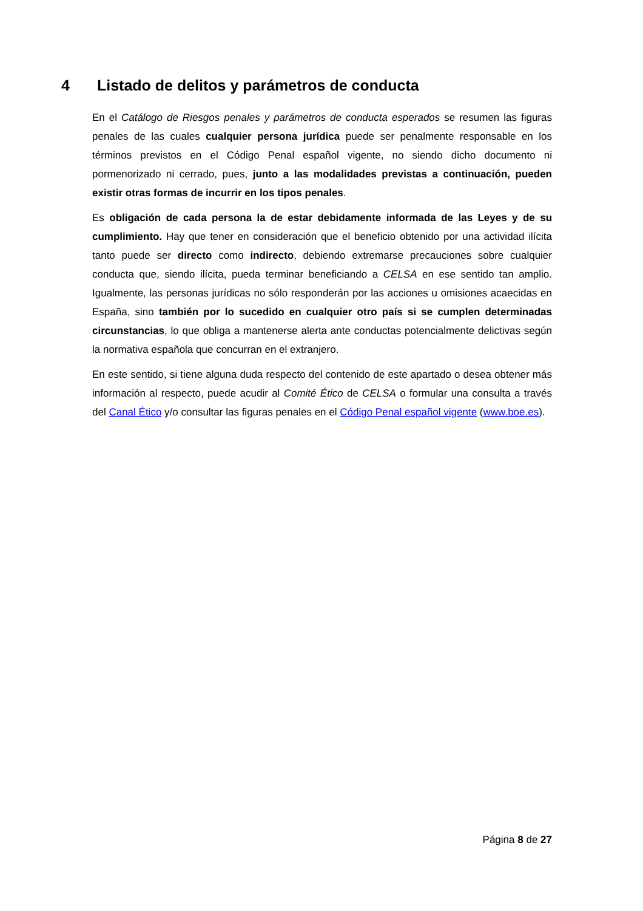4 Listado de delitos y parámetros de conducta
En el Catálogo de Riesgos penales y parámetros de conducta esperados se resumen las figuras penales de las cuales cualquier persona jurídica puede ser penalmente responsable en los términos previstos en el Código Penal español vigente, no siendo dicho documento ni pormenorizado ni cerrado, pues, junto a las modalidades previstas a continuación, pueden existir otras formas de incurrir en los tipos penales.
Es obligación de cada persona la de estar debidamente informada de las Leyes y de su cumplimiento. Hay que tener en consideración que el beneficio obtenido por una actividad ilícita tanto puede ser directo como indirecto, debiendo extremarse precauciones sobre cualquier conducta que, siendo ilícita, pueda terminar beneficiando a CELSA en ese sentido tan amplio. Igualmente, las personas jurídicas no sólo responderán por las acciones u omisiones acaecidas en España, sino también por lo sucedido en cualquier otro país si se cumplen determinadas circunstancias, lo que obliga a mantenerse alerta ante conductas potencialmente delictivas según la normativa española que concurran en el extranjero.
En este sentido, si tiene alguna duda respecto del contenido de este apartado o desea obtener más información al respecto, puede acudir al Comité Ético de CELSA o formular una consulta a través del Canal Ético y/o consultar las figuras penales en el Código Penal español vigente (www.boe.es).
Página 8 de 27